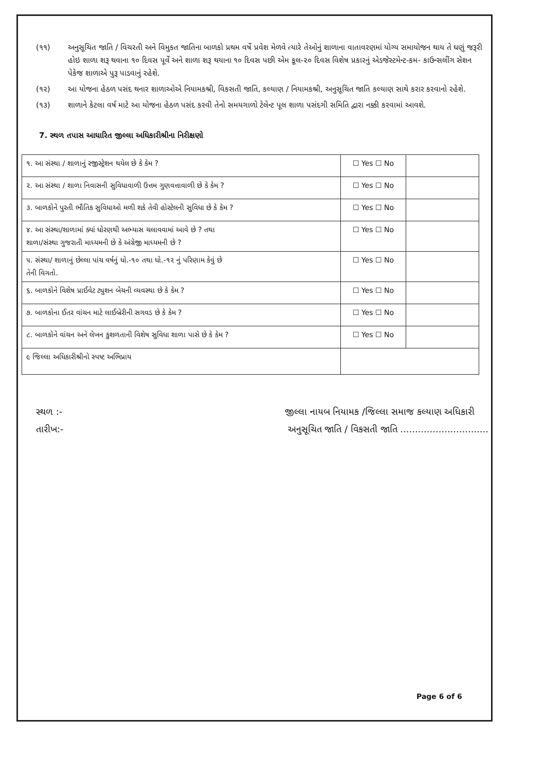(૧૧) અનુસૂચિત જાતિ / વિચરતી અને વિમુકત જાતિના બાળકો પ્રથમ વર્ષે પ્રવેશ મેળવે ત્યારે તેઓનું શાળાના વાતાવરણમાં યોગ્ય સમાયોજન થાય તે ઘણું જરૂરી હોઇ શાળા શરૂ થવાના ૧૦ દિવસ પૂર્વે અને શાળા શરૂ થયાના ૧૦ દિવસ પછી એમ કૂલ-૨૦ દિવસ વિશેષ પ્રકારનું એડજેસ્ટમેન્ટ-કમ- કાઉન્સલીંગ સેશન પેકેજ શાળાએ પુરૂ પાડવાનું રહેશે.
(૧૨) આ યોજના હેઠળ પસંદ થનાર શાળાઓએ નિયામકશ્રી, વિકસતી જાતિ, કલ્યાણ / નિયામકશ્રી, અનુસૂચિત જાતિ કલ્યાણ સાથે કરાર કરવાનો રહેશે.
(૧૩) શાળાને કેટલા વર્ષ માટે આ યોજના હેઠળ પસંદ કરવી તેનો સમયગાળો ટેલેન્ટ પૂલ શાળા પસંદગી સમિતિ દ્વારા નક્કી કરવામાં આવશે.
7. સ્થળ તપાસ આધારિત જીલ્લા અધિકારીશ્રીના નિરીક્ષણો
| ૧. આ સંસ્થા / શાળાનું રજીસ્ટ્રેશન થયેલ છે કે કેમ ? | ☐ Yes ☐ No | |
| ૨. આ સંસ્થા / શાળા નિવાસની સુવિધાવાળી ઉત્તમ ગુણવત્તાવાળી છે કે કેમ ? | ☐ Yes ☐ No | |
| ૩. બાળકોને પુરતી ભૌતિક સુવિધાઓ મળી શકે તેવી હોસ્ટેલની સુવિધા છે કે કેમ ? | ☐ Yes ☐ No | |
| ૪. આ સંસ્થા/શાળામાં ક્યાં ધોરણથી અભ્યાસ ચલાવવામાં આવે છે ? તથા શાળા/સંસ્થા ગુજરાતી માધ્યમની છે કે અંગ્રેજી માધ્યમની છે ? | ☐ Yes ☐ No | |
| ૫. સંસ્થા/ શાળાનું છેલ્લા પાંચ વર્ષનું ધો.-૧૦ તથા ધો.-૧૨ નું પરિણામ કેવું છે તેની વિગતો. | ☐ Yes ☐ No | |
| ૬. બાળકોને વિશેષ પ્રાઈવેટ ટ્યુશન બેચની વ્યવસ્થા છે કે કેમ ? | ☐ Yes ☐ No | |
| ૭. બાળકોના ઈતર વાંચન માટે લાઈબ્રેરીની સગવડ છે કે કેમ ? | ☐ Yes ☐ No | |
| ૮. બાળકોને વાંચન અને લેખન કુશળતાની વિશેષ સુવિધા શાળા પાસે છે કે કેમ ? | ☐ Yes ☐ No | |
| ૯ જિલ્લા અધિકારીશ્રીનો સ્પષ્ટ અભિપ્રાય | | |
સ્થળ :-
તારીખ:-
જીલ્લા નાયબ નિયામક /જિલ્લા સમાજ કલ્યાણ અધિકારી
અનુસૂચિત જાતિ / વિકસતી જાતિ ..............................
Page 6 of 6